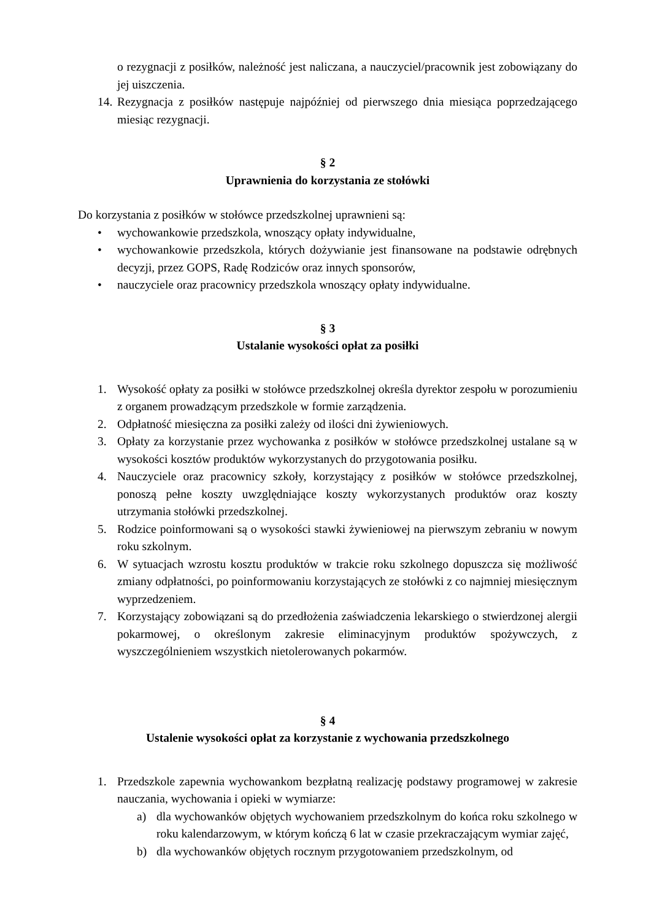o rezygnacji z posiłków, należność jest naliczana, a nauczyciel/pracownik jest zobowiązany do jej uiszczenia.
14. Rezygnacja z posiłków następuje najpóźniej od pierwszego dnia miesiąca poprzedzającego miesiąc rezygnacji.
§ 2
Uprawnienia do korzystania ze stołówki
Do korzystania z posiłków w stołówce przedszkolnej uprawnieni są:
• wychowankowie przedszkola, wnoszący opłaty indywidualne,
• wychowankowie przedszkola, których dożywianie jest finansowane na podstawie odrębnych decyzji, przez GOPS, Radę Rodziców oraz innych sponsorów,
• nauczyciele oraz pracownicy przedszkola wnoszący opłaty indywidualne.
§ 3
Ustalanie wysokości opłat za posiłki
1. Wysokość opłaty za posiłki w stołówce przedszkolnej określa dyrektor zespołu w porozumieniu z organem prowadzącym przedszkole w formie zarządzenia.
2. Odpłatność miesięczna za posiłki zależy od ilości dni żywieniowych.
3. Opłaty za korzystanie przez wychowanka z posiłków w stołówce przedszkolnej ustalane są w wysokości kosztów produktów wykorzystanych do przygotowania posiłku.
4. Nauczyciele oraz pracownicy szkoły, korzystający z posiłków w stołówce przedszkolnej, ponoszą pełne koszty uwzględniające koszty wykorzystanych produktów oraz koszty utrzymania stołówki przedszkolnej.
5. Rodzice poinformowani są o wysokości stawki żywieniowej na pierwszym zebraniu w nowym roku szkolnym.
6. W sytuacjach wzrostu kosztu produktów w trakcie roku szkolnego dopuszcza się możliwość zmiany odpłatności, po poinformowaniu korzystających ze stołówki z co najmniej miesięcznym wyprzedzeniem.
7. Korzystający zobowiązani są do przedłożenia zaświadczenia lekarskiego o stwierdzonej alergii pokarmowej, o określonym zakresie eliminacyjnym produktów spożywczych, z wyszczególnieniem wszystkich nietolerowanych pokarmów.
§ 4
Ustalenie wysokości opłat za korzystanie z wychowania przedszkolnego
1. Przedszkole zapewnia wychowankom bezpłatną realizację podstawy programowej w zakresie nauczania, wychowania i opieki w wymiarze:
a) dla wychowanków objętych wychowaniem przedszkolnym do końca roku szkolnego w roku kalendarzowym, w którym kończą 6 lat w czasie przekraczającym wymiar zajęć,
b) dla wychowanków objętych rocznym przygotowaniem przedszkolnym, od